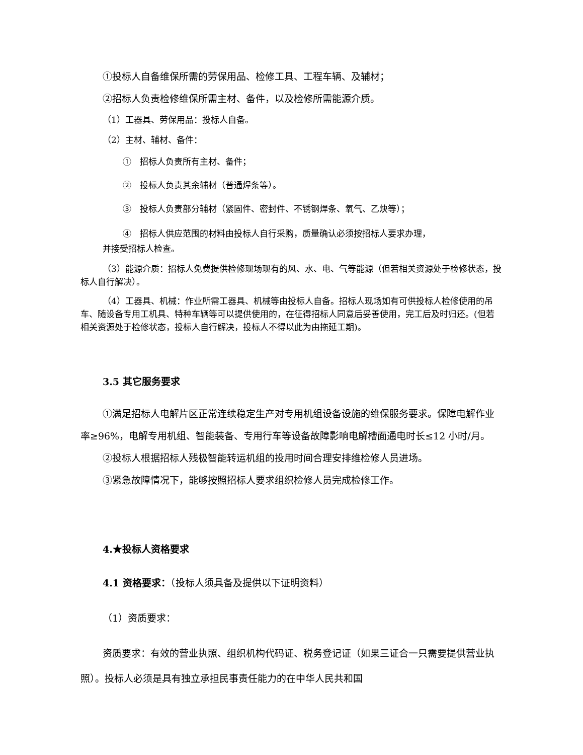①投标人自备维保所需的劳保用品、检修工具、工程车辆、及辅材；
②招标人负责检修维保所需主材、备件，以及检修所需能源介质。
（1）工器具、劳保用品：投标人自备。
（2）主材、辅材、备件：
①　招标人负责所有主材、备件；
②　投标人负责其余辅材（普通焊条等）。
③　投标人负责部分辅材（紧固件、密封件、不锈钢焊条、氧气、乙炔等）；
④　招标人供应范围的材料由投标人自行采购，质量确认必须按招标人要求办理，
并接受招标人检查。
（3）能源介质：招标人免费提供检修现场现有的风、水、电、气等能源（但若相关资源处于检修状态，投标人自行解决）。
（4）工器具、机械：作业所需工器具、机械等由投标人自备。招标人现场如有可供投标人检修使用的吊车、随设备专用工机具、特种车辆等可以提供使用的，在征得招标人同意后妥善使用，完工后及时归还。(但若相关资源处于检修状态，投标人自行解决，投标人不得以此为由拖延工期)。
3.5 其它服务要求
①满足招标人电解片区正常连续稳定生产对专用机组设备设施的维保服务要求。保障电解作业率≥96%，电解专用机组、智能装备、专用行车等设备故障影响电解槽面通电时长≤12 小时/月。
②投标人根据招标人残极智能转运机组的投用时间合理安排维检修人员进场。
③紧急故障情况下，能够按照招标人要求组织检修人员完成检修工作。
4.★投标人资格要求
4.1 资格要求：（投标人须具备及提供以下证明资料）
（1）资质要求：
资质要求：有效的营业执照、组织机构代码证、税务登记证（如果三证合一只需要提供营业执照）。投标人必须是具有独立承担民事责任能力的在中华人民共和国